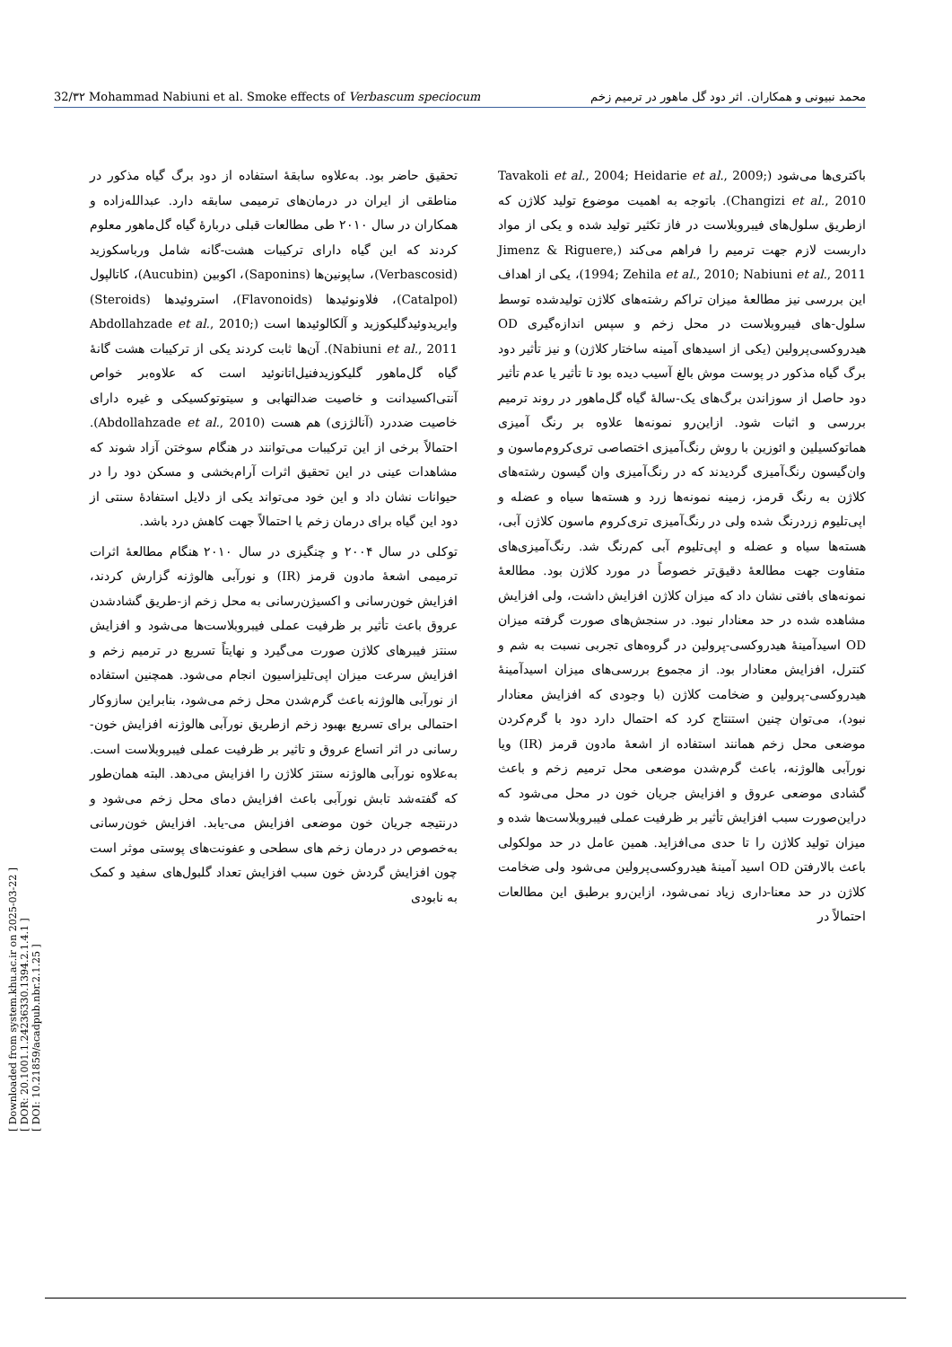32/۳۲ Mohammad Nabiuni et al. Smoke effects of Verbascum speciocum محمد نبیونی و همکاران. اثر دود گل ماهور در ترمیم زخم
[ Downloaded from system.khu.ac.ir on 2025-03-22 ]
[ DOR: 20.1001.1.24236330.1394.2.1.4.1 ]
[ DOI: 10.21859/acadpub.nbr.2.1.25 ]
تحقیق حاضر بود. به‌علاوه سابقهٔ استفاده از دود برگ گیاه مذکور در مناطقی از ایران در درمان‌های ترمیمی سابقه دارد. عبدالله‌زاده و همکاران در سال ۲۰۱۰ طی مطالعات قبلی دربارهٔ گیاه گل‌ماهور معلوم کردند که این گیاه دارای ترکیبات هشت-گانه شامل ورباسکوزید (Verbascosid)، ساپونین‌ها (Saponins)، اکوبین (Aucubin)، کاتالپول (Catalpol)، فلاونوئیدها (Flavonoids)، استروئیدها (Steroids) وایریدوئیدگلیکوزید و آلکالوئیدها است (Abdollahzade et al., 2010; Nabiuni et al., 2011). آن‌ها ثابت کردند یکی از ترکیبات هشت گانهٔ گیاه گل‌ماهور گلیکوزیدفنیل‌اتانوئید است که علاوه‌بر خواص آنتی‌اکسیدانت و خاصیت ضدالتهابی و سیتوتوکسیکی و غیره دارای خاصیت ضددرد (آنالژزی) هم هست (Abdollahzade et al., 2010). احتمالاً برخی از این ترکیبات می‌توانند در هنگام سوختن آزاد شوند که مشاهدات عینی در این تحقیق اثرات آرام‌بخشی و مسکن دود را در حیوانات نشان داد و این خود می‌تواند یکی از دلایل استفادهٔ سنتی از دود این گیاه برای درمان زخم یا احتمالاً جهت کاهش درد باشد.
توکلی در سال ۲۰۰۴ و چنگیزی در سال ۲۰۱۰ هنگام مطالعهٔ اثرات ترمیمی اشعهٔ مادون قرمز (IR) و نورآبی هالوژنه گزارش کردند، افزایش خون‌رسانی و اکسیژن‌رسانی به محل زخم از-طریق گشادشدن عروق باعث تأثیر بر ظرفیت عملی فیبروبلاست‌ها می‌شود و افزایش سنتز فیبرهای کلاژن صورت می‌گیرد و نهایتاً تسریع در ترمیم زخم و افزایش سرعت میزان اپی‌تلیزاسیون انجام می‌شود. همچنین استفاده از نورآبی هالوژنه باعث گرم‌شدن محل زخم می‌شود، بنابراین سازوکار احتمالی برای تسریع بهبود زخم ازطریق نورآبی هالوژنه افزایش خون-رسانی در اثر اتساع عروق و تاثیر بر ظرفیت عملی فیبروبلاست است. به‌علاوه نورآبی هالوژنه سنتز کلاژن را افزایش می‌دهد. البته همان‌طور که گفته‌شد تابش نورآبی باعث افزایش دمای محل زخم می‌شود و درنتیجه جریان خون موضعی افزایش می-یابد. افزایش خون‌رسانی به‌خصوص در درمان زخم های سطحی و عفونت‌های پوستی موثر است چون افزایش گردش خون سبب افزایش تعداد گلبول‌های سفید و کمک به نابودی
باکتری‌ها می‌شود (Tavakoli et al., 2004; Heidarie et al., 2009; Changizi et al., 2010). باتوجه به اهمیت موضوع تولید کلاژن که ازطریق سلول‌های فیبروبلاست در فاز تکثیر تولید شده و یکی از مواد داربست لازم جهت ترمیم را فراهم می‌کند (Jimenz & Riguere, 1994; Zehila et al., 2010; Nabiuni et al., 2011)، یکی از اهداف این بررسی نیز مطالعهٔ میزان تراکم رشته‌های کلاژن تولیدشده توسط سلول-های فیبروبلاست در محل زخم و سپس اندازه‌گیری OD هیدروکسی‌پرولین (یکی از اسیدهای آمینه ساختار کلاژن) و نیز تأثیر دود برگ گیاه مذکور در پوست موش بالغ آسیب دیده بود تا تأثیر یا عدم تأثیر دود حاصل از سوزاندن برگ‌های یک-سالهٔ گیاه گل‌ماهور در روند ترمیم بررسی و اثبات شود. ازاین‌رو نمونه‌ها علاوه بر رنگ آمیزی هماتوکسیلین و ائوزین با روش رنگ‌آمیزی اختصاصی تری‌کروم‌ماسون و وان‌گیسون رنگ‌آمیزی گردیدند که در رنگ‌آمیزی وان گیسون رشته‌های کلاژن به رنگ قرمز، زمینه نمونه‌ها زرد و هسته‌ها سیاه و عضله و اپی‌تلیوم زردرنگ شده ولی در رنگ‌آمیزی تری‌کروم ماسون کلاژن آبی، هسته‌ها سیاه و عضله و اپی‌تلیوم آبی کم‌رنگ شد. رنگ‌آمیزی‌های متفاوت جهت مطالعهٔ دقیق‌تر خصوصاً در مورد کلاژن بود. مطالعهٔ نمونه‌های بافتی نشان داد که میزان کلاژن افزایش داشت، ولی افزایش مشاهده شده در حد معنادار نبود. در سنجش‌های صورت گرفته میزان OD اسیدآمینهٔ هیدروکسی-پرولین در گروه‌های تجربی نسبت به شم و کنترل، افزایش معنادار بود. از مجموع بررسی‌های میزان اسیدآمینهٔ هیدروکسی-پرولین و ضخامت کلاژن (با وجودی که افزایش معنادار نبود)، می‌توان چنین استنتاج کرد که احتمال دارد دود با گرم‌کردن موضعی محل زخم همانند استفاده از اشعهٔ مادون قرمز (IR) ویا نورآبی هالوژنه، باعث گرم‌شدن موضعی محل ترمیم زخم و باعث گشادی موضعی عروق و افزایش جریان خون در محل می‌شود که دراین‌صورت سبب افزایش تأثیر بر ظرفیت عملی فیبروبلاست‌ها شده و میزان تولید کلاژن را تا حدی می‌افزاید. همین عامل در حد مولکولی باعث بالارفتن OD اسید آمینهٔ هیدروکسی‌پرولین می‌شود ولی ضخامت کلاژن در حد معنا-داری زیاد نمی‌شود، ازاین‌رو برطبق این مطالعات احتمالاً در